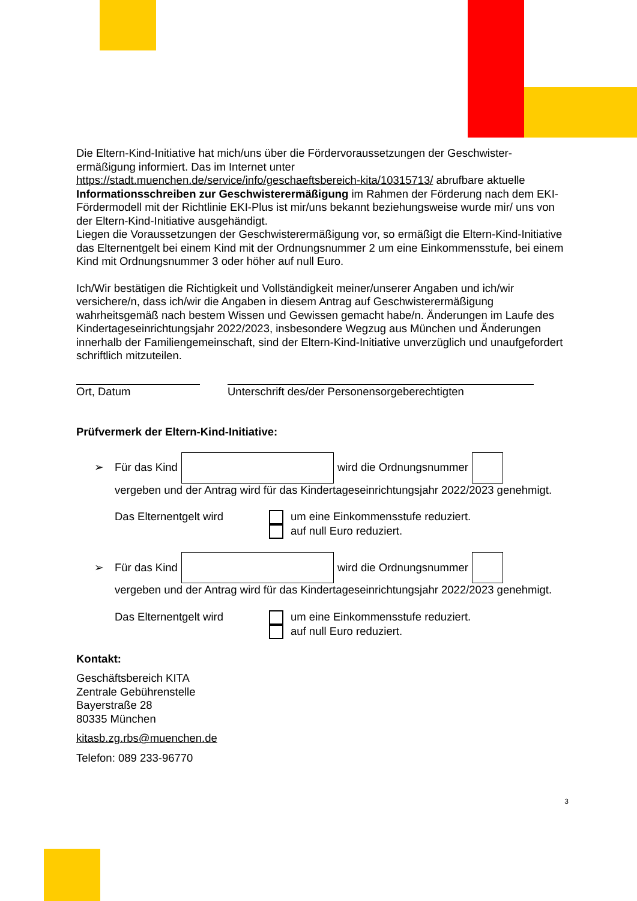Die Eltern-Kind-Initiative hat mich/uns über die Fördervoraussetzungen der Geschwister-ermäßigung informiert. Das im Internet unter https://stadt.muenchen.de/service/info/geschaeftsbereich-kita/10315713/ abrufbare aktuelle Informationsschreiben zur Geschwisterermäßigung im Rahmen der Förderung nach dem EKI-Fördermodell mit der Richtlinie EKI-Plus ist mir/uns bekannt beziehungsweise wurde mir/ uns von der Eltern-Kind-Initiative ausgehändigt.
Liegen die Voraussetzungen der Geschwisterermäßigung vor, so ermäßigt die Eltern-Kind-Initiative das Elternentgelt bei einem Kind mit der Ordnungsnummer 2 um eine Einkommensstufe, bei einem Kind mit Ordnungsnummer 3 oder höher auf null Euro.
Ich/Wir bestätigen die Richtigkeit und Vollständigkeit meiner/unserer Angaben und ich/wir versichere/n, dass ich/wir die Angaben in diesem Antrag auf Geschwisterermäßigung wahrheitsgemäß nach bestem Wissen und Gewissen gemacht habe/n. Änderungen im Laufe des Kindertageseinrichtungsjahr 2022/2023, insbesondere Wegzug aus München und Änderungen innerhalb der Familiengemeinschaft, sind der Eltern-Kind-Initiative unverzüglich und unaufgefordert schriftlich mitzuteilen.
Ort, Datum Unterschrift des/der Personensorgeberechtigten
Prüfvermerk der Eltern-Kind-Initiative:
➢ Für das Kind wird die Ordnungsnummer
vergeben und der Antrag wird für das Kindertageseinrichtungsjahr 2022/2023 genehmigt.
Das Elternentgelt wird um eine Einkommensstufe reduziert.
auf null Euro reduziert.
➢ Für das Kind wird die Ordnungsnummer
vergeben und der Antrag wird für das Kindertageseinrichtungsjahr 2022/2023 genehmigt.
Das Elternentgelt wird um eine Einkommensstufe reduziert.
auf null Euro reduziert.
Kontakt:
Geschäftsbereich KITA
Zentrale Gebührenstelle
Bayerstraße 28
80335 München
kitasb.zg.rbs@muenchen.de
Telefon: 089 233-96770
3